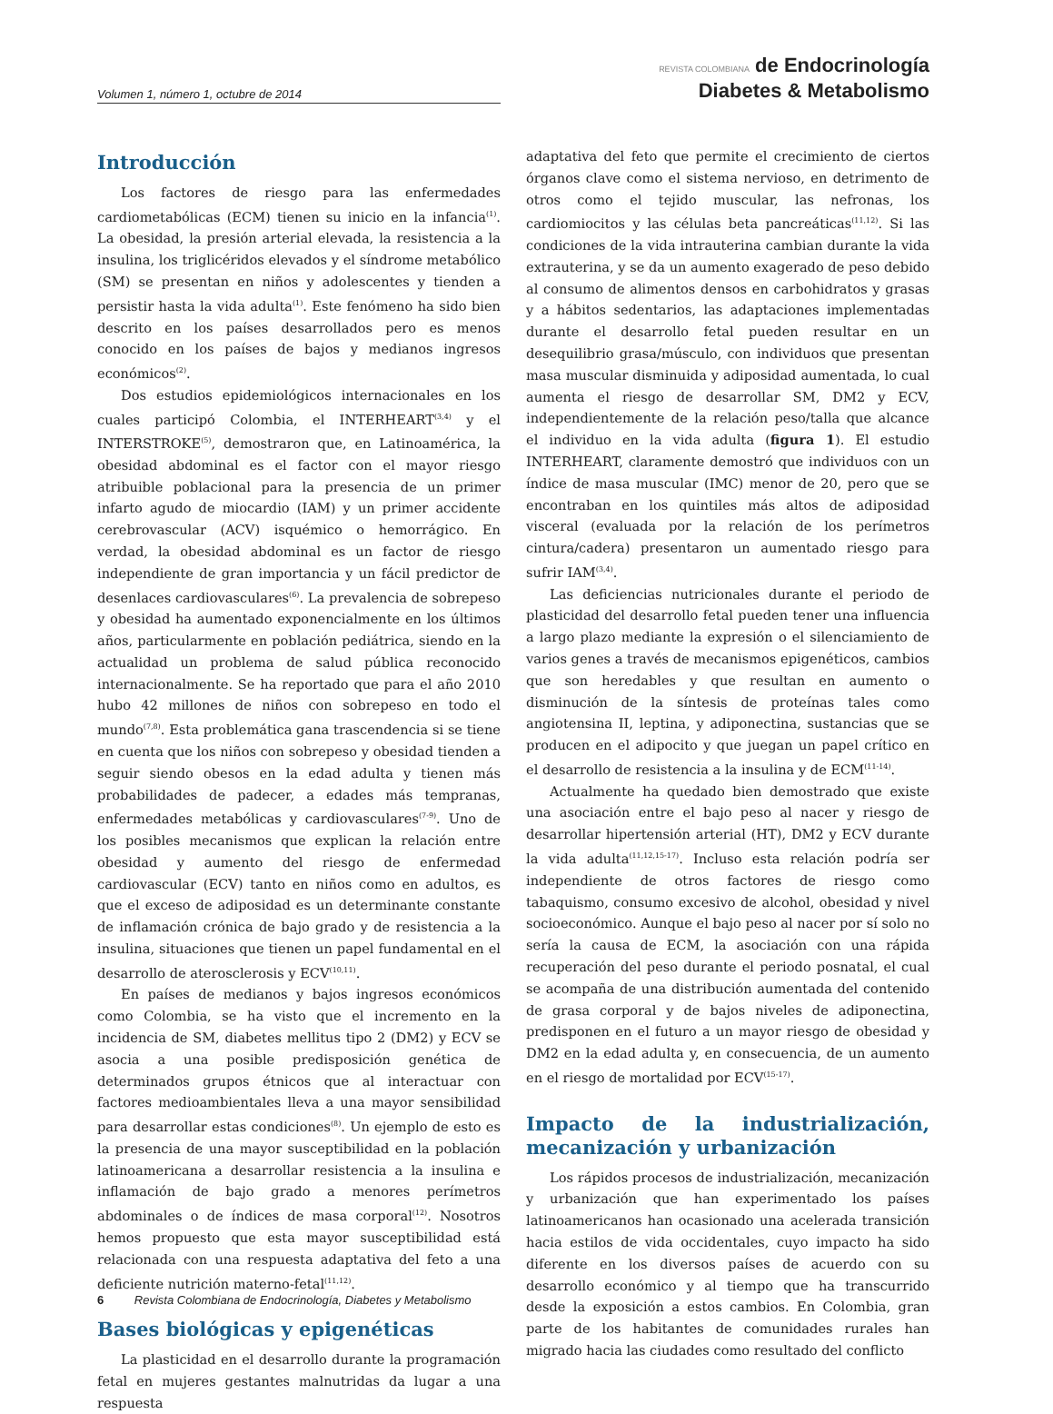Volumen 1, número 1, octubre de 2014
REVISTA COLOMBIANA de Endocrinología
Diabetes & Metabolismo
Introducción
Los factores de riesgo para las enfermedades cardiometabólicas (ECM) tienen su inicio en la infancia<sup>(1)</sup>. La obesidad, la presión arterial elevada, la resistencia a la insulina, los triglicéridos elevados y el síndrome metabólico (SM) se presentan en niños y adolescentes y tienden a persistir hasta la vida adulta<sup>(1)</sup>. Este fenómeno ha sido bien descrito en los países desarrollados pero es menos conocido en los países de bajos y medianos ingresos económicos<sup>(2)</sup>.
Dos estudios epidemiológicos internacionales en los cuales participó Colombia, el INTERHEART<sup>(3,4)</sup> y el INTERSTROKE<sup>(5)</sup>, demostraron que, en Latinoamérica, la obesidad abdominal es el factor con el mayor riesgo atribuible poblacional para la presencia de un primer infarto agudo de miocardio (IAM) y un primer accidente cerebrovascular (ACV) isquémico o hemorrágico. En verdad, la obesidad abdominal es un factor de riesgo independiente de gran importancia y un fácil predictor de desenlaces cardiovasculares<sup>(6)</sup>. La prevalencia de sobrepeso y obesidad ha aumentado exponencialmente en los últimos años, particularmente en población pediátrica, siendo en la actualidad un problema de salud pública reconocido internacionalmente. Se ha reportado que para el año 2010 hubo 42 millones de niños con sobrepeso en todo el mundo<sup>(7,8)</sup>. Esta problemática gana trascendencia si se tiene en cuenta que los niños con sobrepeso y obesidad tienden a seguir siendo obesos en la edad adulta y tienen más probabilidades de padecer, a edades más tempranas, enfermedades metabólicas y cardiovasculares<sup>(7-9)</sup>. Uno de los posibles mecanismos que explican la relación entre obesidad y aumento del riesgo de enfermedad cardiovascular (ECV) tanto en niños como en adultos, es que el exceso de adiposidad es un determinante constante de inflamación crónica de bajo grado y de resistencia a la insulina, situaciones que tienen un papel fundamental en el desarrollo de aterosclerosis y ECV<sup>(10,11)</sup>.
En países de medianos y bajos ingresos económicos como Colombia, se ha visto que el incremento en la incidencia de SM, diabetes mellitus tipo 2 (DM2) y ECV se asocia a una posible predisposición genética de determinados grupos étnicos que al interactuar con factores medioambientales lleva a una mayor sensibilidad para desarrollar estas condiciones<sup>(8)</sup>. Un ejemplo de esto es la presencia de una mayor susceptibilidad en la población latinoamericana a desarrollar resistencia a la insulina e inflamación de bajo grado a menores perímetros abdominales o de índices de masa corporal<sup>(12)</sup>. Nosotros hemos propuesto que esta mayor susceptibilidad está relacionada con una respuesta adaptativa del feto a una deficiente nutrición materno-fetal<sup>(11,12)</sup>.
Bases biológicas y epigenéticas
La plasticidad en el desarrollo durante la programación fetal en mujeres gestantes malnutridas da lugar a una respuesta
adaptativa del feto que permite el crecimiento de ciertos órganos clave como el sistema nervioso, en detrimento de otros como el tejido muscular, las nefronas, los cardiomiocitos y las células beta pancreáticas<sup>(11,12)</sup>. Si las condiciones de la vida intrauterina cambian durante la vida extrauterina, y se da un aumento exagerado de peso debido al consumo de alimentos densos en carbohidratos y grasas y a hábitos sedentarios, las adaptaciones implementadas durante el desarrollo fetal pueden resultar en un desequilibrio grasa/músculo, con individuos que presentan masa muscular disminuida y adiposidad aumentada, lo cual aumenta el riesgo de desarrollar SM, DM2 y ECV, independientemente de la relación peso/talla que alcance el individuo en la vida adulta (figura 1). El estudio INTERHEART, claramente demostró que individuos con un índice de masa muscular (IMC) menor de 20, pero que se encontraban en los quintiles más altos de adiposidad visceral (evaluada por la relación de los perímetros cintura/cadera) presentaron un aumentado riesgo para sufrir IAM<sup>(3,4)</sup>.
Las deficiencias nutricionales durante el periodo de plasticidad del desarrollo fetal pueden tener una influencia a largo plazo mediante la expresión o el silenciamiento de varios genes a través de mecanismos epigenéticos, cambios que son heredables y que resultan en aumento o disminución de la síntesis de proteínas tales como angiotensina II, leptina, y adiponectina, sustancias que se producen en el adipocito y que juegan un papel crítico en el desarrollo de resistencia a la insulina y de ECM<sup>(11-14)</sup>.
Actualmente ha quedado bien demostrado que existe una asociación entre el bajo peso al nacer y riesgo de desarrollar hipertensión arterial (HT), DM2 y ECV durante la vida adulta<sup>(11,12,15-17)</sup>. Incluso esta relación podría ser independiente de otros factores de riesgo como tabaquismo, consumo excesivo de alcohol, obesidad y nivel socioeconómico. Aunque el bajo peso al nacer por sí solo no sería la causa de ECM, la asociación con una rápida recuperación del peso durante el periodo posnatal, el cual se acompaña de una distribución aumentada del contenido de grasa corporal y de bajos niveles de adiponectina, predisponen en el futuro a un mayor riesgo de obesidad y DM2 en la edad adulta y, en consecuencia, de un aumento en el riesgo de mortalidad por ECV<sup>(15-17)</sup>.
Impacto de la industrialización, mecanización y urbanización
Los rápidos procesos de industrialización, mecanización y urbanización que han experimentado los países latinoamericanos han ocasionado una acelerada transición hacia estilos de vida occidentales, cuyo impacto ha sido diferente en los diversos países de acuerdo con su desarrollo económico y al tiempo que ha transcurrido desde la exposición a estos cambios. En Colombia, gran parte de los habitantes de comunidades rurales han migrado hacia las ciudades como resultado del conflicto
6 Revista Colombiana de Endocrinología, Diabetes y Metabolismo